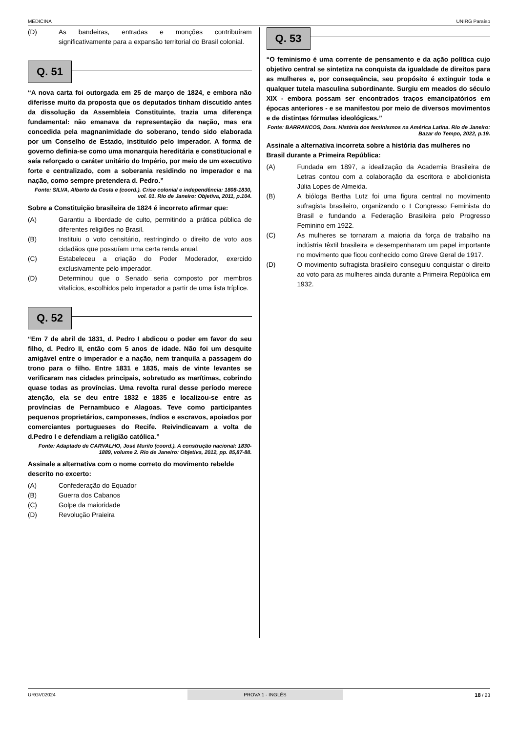MEDICINA UNIRG Paraíso
(D) As bandeiras, entradas e monções contribuíram significativamente para a expansão territorial do Brasil colonial.
Q. 51
“A nova carta foi outorgada em 25 de março de 1824, e embora não diferisse muito da proposta que os deputados tinham discutido antes da dissolução da Assembleia Constituinte, trazia uma diferença fundamental: não emanava da representação da nação, mas era concedida pela magnanimidade do soberano, tendo sido elaborada por um Conselho de Estado, instituído pelo imperador. A forma de governo definia-se como uma monarquia hereditária e constitucional e saía reforçado o caráter unitário do Império, por meio de um executivo forte e centralizado, com a soberania residindo no imperador e na nação, como sempre pretendera d. Pedro.”
Fonte: SILVA, Alberto da Costa e (coord.). Crise colonial e independência: 1808-1830, vol. 01. Rio de Janeiro: Objetiva, 2011, p.104.
Sobre a Constituição brasileira de 1824 é incorreto afirmar que:
(A) Garantiu a liberdade de culto, permitindo a prática pública de diferentes religiões no Brasil.
(B) Instituiu o voto censitário, restringindo o direito de voto aos cidadãos que possuíam uma certa renda anual.
(C) Estabeleceu a criação do Poder Moderador, exercido exclusivamente pelo imperador.
(D) Determinou que o Senado seria composto por membros vitalícios, escolhidos pelo imperador a partir de uma lista tríplice.
Q. 52
“Em 7 de abril de 1831, d. Pedro I abdicou o poder em favor do seu filho, d. Pedro II, então com 5 anos de idade. Não foi um desquite amigável entre o imperador e a nação, nem tranquila a passagem do trono para o filho. Entre 1831 e 1835, mais de vinte levantes se verificaram nas cidades principais, sobretudo as marítimas, cobrindo quase todas as províncias. Uma revolta rural desse período merece atenção, ela se deu entre 1832 e 1835 e localizou-se entre as províncias de Pernambuco e Alagoas. Teve como participantes pequenos proprietários, camponeses, índios e escravos, apoiados por comerciantes portugueses do Recife. Reivindicavam a volta de d.Pedro I e defendiam a religião católica.”
Fonte: Adaptado de CARVALHO, José Murilo (coord.). A construção nacional: 1830-1889, volume 2. Rio de Janeiro: Objetiva, 2012, pp. 85,87-88.
Assinale a alternativa com o nome correto do movimento rebelde descrito no excerto:
(A) Confederação do Equador
(B) Guerra dos Cabanos
(C) Golpe da maioridade
(D) Revolução Praieira
Q. 53
“O feminismo é uma corrente de pensamento e da ação política cujo objetivo central se sintetiza na conquista da igualdade de direitos para as mulheres e, por consequência, seu propósito é extinguir toda e qualquer tutela masculina subordinante. Surgiu em meados do século XIX - embora possam ser encontrados traços emancipatórios em épocas anteriores - e se manifestou por meio de diversos movimentos e de distintas fórmulas ideológicas.”
Fonte: BARRANCOS, Dora. História dos feminismos na América Latina. Rio de Janeiro: Bazar do Tempo, 2022, p.19.
Assinale a alternativa incorreta sobre a história das mulheres no Brasil durante a Primeira República:
(A) Fundada em 1897, a idealização da Academia Brasileira de Letras contou com a colaboração da escritora e abolicionista Júlia Lopes de Almeida.
(B) A bióloga Bertha Lutz foi uma figura central no movimento sufragista brasileiro, organizando o I Congresso Feminista do Brasil e fundando a Federação Brasileira pelo Progresso Feminino em 1922.
(C) As mulheres se tornaram a maioria da força de trabalho na indústria têxtil brasileira e desempenharam um papel importante no movimento que ficou conhecido como Greve Geral de 1917.
(D) O movimento sufragista brasileiro conseguiu conquistar o direito ao voto para as mulheres ainda durante a Primeira República em 1932.
URGV02024 PROVA 1 - INGLÊS 18 / 23